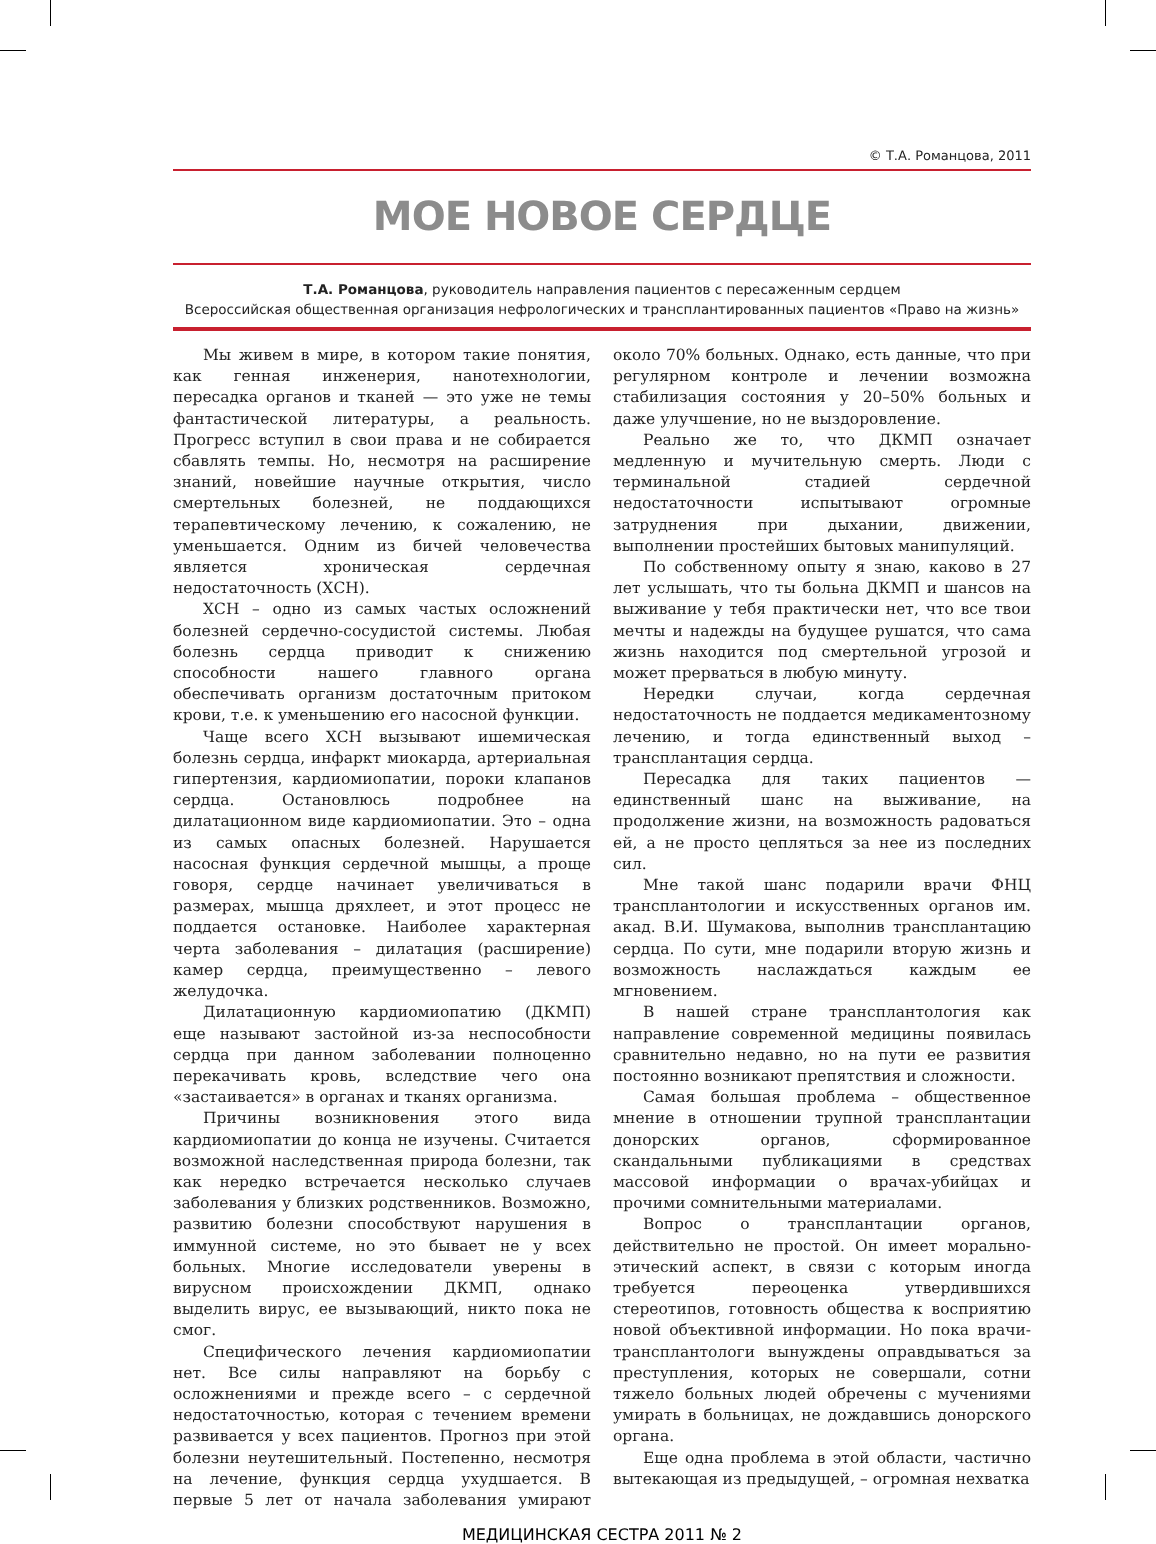© Т.А. Романцова, 2011
МОЕ НОВОЕ СЕРДЦЕ
Т.А. Романцова, руководитель направления пациентов с пересаженным сердцем
Всероссийская общественная организация нефрологических и трансплантированных пациентов «Право на жизнь»
Мы живем в мире, в котором такие понятия, как генная инженерия, нанотехнологии, пересадка органов и тканей — это уже не темы фантастической литературы, а реальность. Прогресс вступил в свои права и не собирается сбавлять темпы. Но, несмотря на расширение знаний, новейшие научные открытия, число смертельных болезней, не поддающихся терапевтическому лечению, к сожалению, не уменьшается. Одним из бичей человечества является хроническая сердечная недостаточность (ХСН).
ХСН – одно из самых частых осложнений болезней сердечно-сосудистой системы. Любая болезнь сердца приводит к снижению способности нашего главного органа обеспечивать организм достаточным притоком крови, т.е. к уменьшению его насосной функции.
Чаще всего ХСН вызывают ишемическая болезнь сердца, инфаркт миокарда, артериальная гипертензия, кардиомиопатии, пороки клапанов сердца. Остановлюсь подробнее на дилатационном виде кардиомиопатии. Это – одна из самых опасных болезней. Нарушается насосная функция сердечной мышцы, а проще говоря, сердце начинает увеличиваться в размерах, мышца дряхлеет, и этот процесс не поддается остановке. Наиболее характерная черта заболевания – дилатация (расширение) камер сердца, преимущественно – левого желудочка.
Дилатационную кардиомиопатию (ДКМП) еще называют застойной из-за неспособности сердца при данном заболевании полноценно перекачивать кровь, вследствие чего она «застаивается» в органах и тканях организма.
Причины возникновения этого вида кардиомиопатии до конца не изучены. Считается возможной наследственная природа болезни, так как нередко встречается несколько случаев заболевания у близких родственников. Возможно, развитию болезни способствуют нарушения в иммунной системе, но это бывает не у всех больных. Многие исследователи уверены в вирусном происхождении ДКМП, однако выделить вирус, ее вызывающий, никто пока не смог.
Специфического лечения кардиомиопатии нет. Все силы направляют на борьбу с осложнениями и прежде всего – с сердечной недостаточностью, которая с течением времени развивается у всех пациентов. Прогноз при этой болезни неутешительный. Постепенно, несмотря на лечение, функция сердца ухудшается. В первые 5 лет от начала заболевания умирают около 70% больных. Однако, есть данные, что при регулярном контроле и лечении возможна стабилизация состояния у 20–50% больных и даже улучшение, но не выздоровление.
Реально же то, что ДКМП означает медленную и мучительную смерть. Люди с терминальной стадией сердечной недостаточности испытывают огромные затруднения при дыхании, движении, выполнении простейших бытовых манипуляций.
По собственному опыту я знаю, каково в 27 лет услышать, что ты больна ДКМП и шансов на выживание у тебя практически нет, что все твои мечты и надежды на будущее рушатся, что сама жизнь находится под смертельной угрозой и может прерваться в любую минуту.
Нередки случаи, когда сердечная недостаточность не поддается медикаментозному лечению, и тогда единственный выход – трансплантация сердца.
Пересадка для таких пациентов — единственный шанс на выживание, на продолжение жизни, на возможность радоваться ей, а не просто цепляться за нее из последних сил.
Мне такой шанс подарили врачи ФНЦ трансплантологии и искусственных органов им. акад. В.И. Шумакова, выполнив трансплантацию сердца. По сути, мне подарили вторую жизнь и возможность наслаждаться каждым ее мгновением.
В нашей стране трансплантология как направление современной медицины появилась сравнительно недавно, но на пути ее развития постоянно возникают препятствия и сложности.
Самая большая проблема – общественное мнение в отношении трупной трансплантации донорских органов, сформированное скандальными публикациями в средствах массовой информации о врачах-убийцах и прочими сомнительными материалами.
Вопрос о трансплантации органов, действительно не простой. Он имеет морально-этический аспект, в связи с которым иногда требуется переоценка утвердившихся стереотипов, готовность общества к восприятию новой объективной информации. Но пока врачи-трансплантологи вынуждены оправдываться за преступления, которых не совершали, сотни тяжело больных людей обречены с мучениями умирать в больницах, не дождавшись донорского органа.
Еще одна проблема в этой области, частично вытекающая из предыдущей, – огромная нехватка
МЕДИЦИНСКАЯ СЕСТРА 2011 № 2